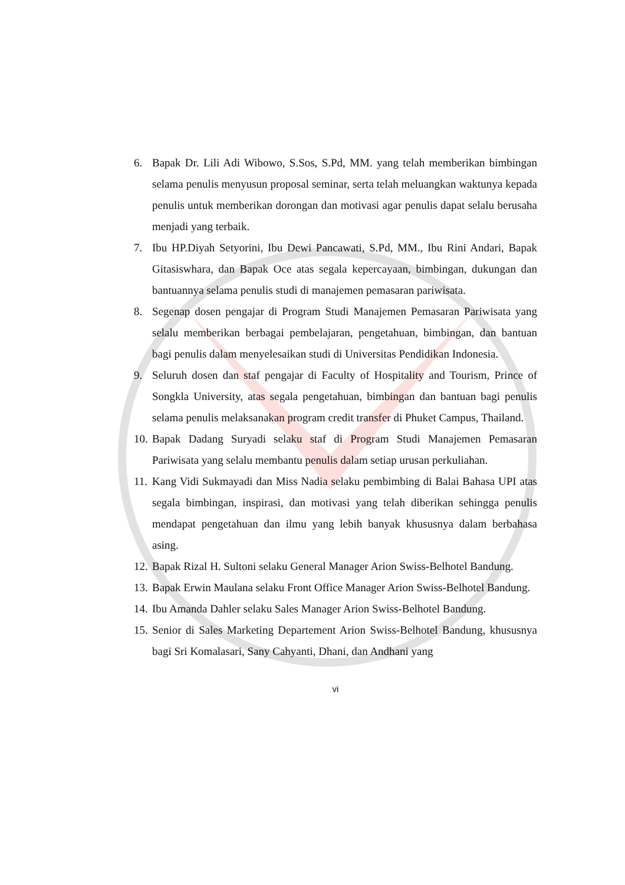6. Bapak Dr. Lili Adi Wibowo, S.Sos, S.Pd, MM. yang telah memberikan bimbingan selama penulis menyusun proposal seminar, serta telah meluangkan waktunya kepada penulis untuk memberikan dorongan dan motivasi agar penulis dapat selalu berusaha menjadi yang terbaik.
7. Ibu HP.Diyah Setyorini, Ibu Dewi Pancawati, S.Pd, MM., Ibu Rini Andari, Bapak Gitasiswhara, dan Bapak Oce atas segala kepercayaan, bimbingan, dukungan dan bantuannya selama penulis studi di manajemen pemasaran pariwisata.
8. Segenap dosen pengajar di Program Studi Manajemen Pemasaran Pariwisata yang selalu memberikan berbagai pembelajaran, pengetahuan, bimbingan, dan bantuan bagi penulis dalam menyelesaikan studi di Universitas Pendidikan Indonesia.
9. Seluruh dosen dan staf pengajar di Faculty of Hospitality and Tourism, Prince of Songkla University, atas segala pengetahuan, bimbingan dan bantuan bagi penulis selama penulis melaksanakan program credit transfer di Phuket Campus, Thailand.
10. Bapak Dadang Suryadi selaku staf di Program Studi Manajemen Pemasaran Pariwisata yang selalu membantu penulis dalam setiap urusan perkuliahan.
11. Kang Vidi Sukmayadi dan Miss Nadia selaku pembimbing di Balai Bahasa UPI atas segala bimbingan, inspirasi, dan motivasi yang telah diberikan sehingga penulis mendapat pengetahuan dan ilmu yang lebih banyak khususnya dalam berbahasa asing.
12. Bapak Rizal H. Sultoni selaku General Manager Arion Swiss-Belhotel Bandung.
13. Bapak Erwin Maulana selaku Front Office Manager Arion Swiss-Belhotel Bandung.
14. Ibu Amanda Dahler selaku Sales Manager Arion Swiss-Belhotel Bandung.
15. Senior di Sales Marketing Departement Arion Swiss-Belhotel Bandung, khususnya bagi Sri Komalasari, Sany Cahyanti, Dhani, dan Andhani yang
vi